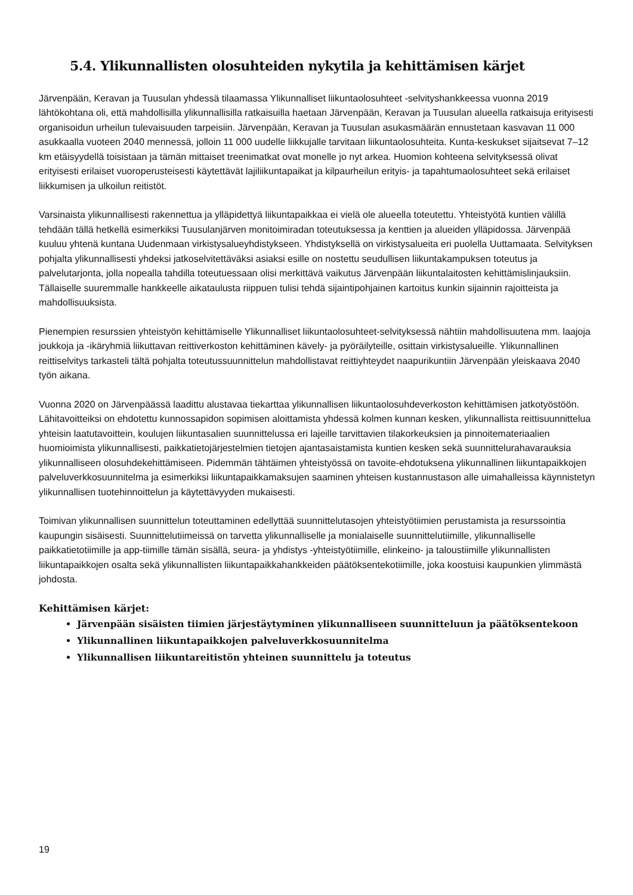5.4. Ylikunnallisten olosuhteiden nykytila ja kehittämisen kärjet
Järvenpään, Keravan ja Tuusulan yhdessä tilaamassa Ylikunnalliset liikuntaolosuhteet -selvityshankkeessa vuonna 2019 lähtökohtana oli, että mahdollisilla ylikunnallisilla ratkaisuilla haetaan Järvenpään, Keravan ja Tuusulan alueella ratkaisuja erityisesti organisoidun urheilun tulevaisuuden tarpeisiin. Järvenpään, Keravan ja Tuusulan asukasmäärän ennustetaan kasvavan 11 000 asukkaalla vuoteen 2040 mennessä, jolloin 11 000 uudelle liikkujalle tarvitaan liikuntaolosuhteita. Kunta-keskukset sijaitsevat 7–12 km etäisyydellä toisistaan ja tämän mittaiset treenimatkat ovat monelle jo nyt arkea. Huomion kohteena selvityksessä olivat erityisesti erilaiset vuoroperusteisesti käytettävät lajiliikuntapaikat ja kilpaurheilun erityis- ja tapahtumaolosuhteet sekä erilaiset liikkumisen ja ulkoilun reitistöt.
Varsinaista ylikunnallisesti rakennettua ja ylläpidettyä liikuntapaikkaa ei vielä ole alueella toteutettu. Yhteistyötä kuntien välillä tehdään tällä hetkellä esimerkiksi Tuusulanjärven monitoimiradan toteutuksessa ja kenttien ja alueiden ylläpidossa. Järvenpää kuuluu yhtenä kuntana Uudenmaan virkistysalueyhdistykseen. Yhdistyksellä on virkistysalueita eri puolella Uuttamaata. Selvityksen pohjalta ylikunnallisesti yhdeksi jatkoselvitettäväksi asiaksi esille on nostettu seudullisen liikuntakampuksen toteutus ja palvelutarjonta, jolla nopealla tahdilla toteutuessaan olisi merkittävä vaikutus Järvenpään liikuntalaitosten kehittämislinjauksiin. Tällaiselle suuremmalle hankkeelle aikataulusta riippuen tulisi tehdä sijaintipohjainen kartoitus kunkin sijainnin rajoitteista ja mahdollisuuksista.
Pienempien resurssien yhteistyön kehittämiselle Ylikunnalliset liikuntaolosuhteet-selvityksessä nähtiin mahdollisuutena mm. laajoja joukkoja ja -ikäryhmiä liikuttavan reittiverkoston kehittäminen kävely- ja pyöräilyteille, osittain virkistysalueille. Ylikunnallinen reittiselvitys tarkasteli tältä pohjalta toteutussuunnittelun mahdollistavat reittiyhteydet naapurikuntiin Järvenpään yleiskaava 2040 työn aikana.
Vuonna 2020 on Järvenpäässä laadittu alustavaa tiekarttaa ylikunnallisen liikuntaolosuhdeverkoston kehittämisen jatkotyöstöön. Lähitavoitteiksi on ehdotettu kunnossapidon sopimisen aloittamista yhdessä kolmen kunnan kesken, ylikunnallista reittisuunnittelua yhteisin laatutavoittein, koulujen liikuntasalien suunnittelussa eri lajeille tarvittavien tilakorkeuksien ja pinnoitemateriaalien huomioimista ylikunnallisesti, paikkatietojärjestelmien tietojen ajantasaistamista kuntien kesken sekä suunnittelurahavarauksia ylikunnalliseen olosuhdekehittämiseen. Pidemmän tähtäimen yhteistyössä on tavoite-ehdotuksena ylikunnallinen liikuntapaikkojen palveluverkkosuunnitelma ja esimerkiksi liikuntapaikkamaksujen saaminen yhteisen kustannustason alle uimahalleissa käynnistetyn ylikunnallisen tuotehinnoittelun ja käytettävyyden mukaisesti.
Toimivan ylikunnallisen suunnittelun toteuttaminen edellyttää suunnittelutasojen yhteistyötiimien perustamista ja resurssointia kaupungin sisäisesti. Suunnittelutiimeissä on tarvetta ylikunnalliselle ja monialaiselle suunnittelutiimille, ylikunnalliselle paikkatietotiimille ja app-tiimille tämän sisällä, seura- ja yhdistys -yhteistyötiimille, elinkeino- ja taloustiimille ylikunnallisten liikuntapaikkojen osalta sekä ylikunnallisten liikuntapaikkahankkeiden päätöksentekotiimille, joka koostuisi kaupunkien ylimmästä johdosta.
Kehittämisen kärjet:
Järvenpään sisäisten tiimien järjestäytyminen ylikunnalliseen suunnitteluun ja päätöksentekoon
Ylikunnallinen liikuntapaikkojen palveluverkkosuunnitelma
Ylikunnallisen liikuntareitistön yhteinen suunnittelu ja toteutus
19